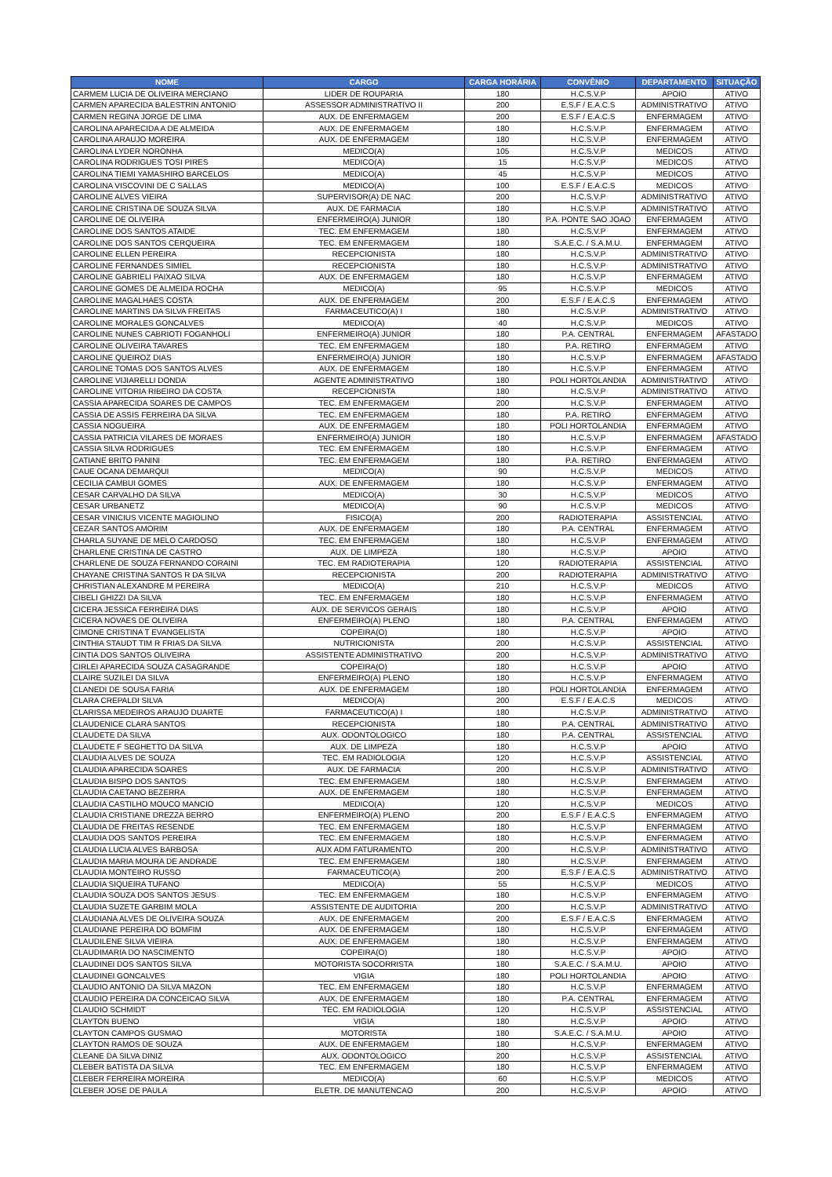| NOME | CARGO | CARGA HORÁRIA | CONVÊNIO | DEPARTAMENTO | SITUAÇÃO |
| --- | --- | --- | --- | --- | --- |
| CARMEM LUCIA DE OLIVEIRA MERCIANO | LIDER DE ROUPARIA | 180 | H.C.S.V.P | APOIO | ATIVO |
| CARMEN APARECIDA BALESTRIN ANTONIO | ASSESSOR ADMINISTRATIVO II | 200 | E.S.F / E.A.C.S | ADMINISTRATIVO | ATIVO |
| CARMEN REGINA JORGE DE LIMA | AUX. DE ENFERMAGEM | 200 | E.S.F / E.A.C.S | ENFERMAGEM | ATIVO |
| CAROLINA APARECIDA A DE ALMEIDA | AUX. DE ENFERMAGEM | 180 | H.C.S.V.P | ENFERMAGEM | ATIVO |
| CAROLINA ARAUJO MOREIRA | AUX. DE ENFERMAGEM | 180 | H.C.S.V.P | ENFERMAGEM | ATIVO |
| CAROLINA LYDER NORONHA | MEDICO(A) | 105 | H.C.S.V.P | MEDICOS | ATIVO |
| CAROLINA RODRIGUES TOSI PIRES | MEDICO(A) | 15 | H.C.S.V.P | MEDICOS | ATIVO |
| CAROLINA TIEMI YAMASHIRO BARCELOS | MEDICO(A) | 45 | H.C.S.V.P | MEDICOS | ATIVO |
| CAROLINA VISCOVINI DE C SALLAS | MEDICO(A) | 100 | E.S.F / E.A.C.S | MEDICOS | ATIVO |
| CAROLINE ALVES VIEIRA | SUPERVISOR(A) DE NAC | 200 | H.C.S.V.P | ADMINISTRATIVO | ATIVO |
| CAROLINE CRISTINA DE SOUZA SILVA | AUX. DE FARMACIA | 180 | H.C.S.V.P | ADMINISTRATIVO | ATIVO |
| CAROLINE DE OLIVEIRA | ENFERMEIRO(A) JUNIOR | 180 | P.A. PONTE SAO JOAO | ENFERMAGEM | ATIVO |
| CAROLINE DOS SANTOS ATAIDE | TEC. EM ENFERMAGEM | 180 | H.C.S.V.P | ENFERMAGEM | ATIVO |
| CAROLINE DOS SANTOS CERQUEIRA | TEC. EM ENFERMAGEM | 180 | S.A.E.C. / S.A.M.U. | ENFERMAGEM | ATIVO |
| CAROLINE ELLEN PEREIRA | RECEPCIONISTA | 180 | H.C.S.V.P | ADMINISTRATIVO | ATIVO |
| CAROLINE FERNANDES SIMIEL | RECEPCIONISTA | 180 | H.C.S.V.P | ADMINISTRATIVO | ATIVO |
| CAROLINE GABRIELI PAIXAO SILVA | AUX. DE ENFERMAGEM | 180 | H.C.S.V.P | ENFERMAGEM | ATIVO |
| CAROLINE GOMES DE ALMEIDA ROCHA | MEDICO(A) | 95 | H.C.S.V.P | MEDICOS | ATIVO |
| CAROLINE MAGALHAES COSTA | AUX. DE ENFERMAGEM | 200 | E.S.F / E.A.C.S | ENFERMAGEM | ATIVO |
| CAROLINE MARTINS DA SILVA FREITAS | FARMACEUTICO(A) I | 180 | H.C.S.V.P | ADMINISTRATIVO | ATIVO |
| CAROLINE MORALES GONCALVES | MEDICO(A) | 40 | H.C.S.V.P | MEDICOS | ATIVO |
| CAROLINE NUNES CABRIOTI FOGANHOLI | ENFERMEIRO(A) JUNIOR | 180 | P.A. CENTRAL | ENFERMAGEM | AFASTADO |
| CAROLINE OLIVEIRA TAVARES | TEC. EM ENFERMAGEM | 180 | P.A. RETIRO | ENFERMAGEM | ATIVO |
| CAROLINE QUEIROZ DIAS | ENFERMEIRO(A) JUNIOR | 180 | H.C.S.V.P | ENFERMAGEM | AFASTADO |
| CAROLINE TOMAS DOS SANTOS ALVES | AUX. DE ENFERMAGEM | 180 | H.C.S.V.P | ENFERMAGEM | ATIVO |
| CAROLINE VIJIARELLI DONDA | AGENTE ADMINISTRATIVO | 180 | POLI HORTOLANDIA | ADMINISTRATIVO | ATIVO |
| CAROLINE VITORIA RIBEIRO DA COSTA | RECEPCIONISTA | 180 | H.C.S.V.P | ADMINISTRATIVO | ATIVO |
| CASSIA APARECIDA SOARES DE CAMPOS | TEC. EM ENFERMAGEM | 200 | H.C.S.V.P | ENFERMAGEM | ATIVO |
| CASSIA DE ASSIS FERREIRA DA SILVA | TEC. EM ENFERMAGEM | 180 | P.A. RETIRO | ENFERMAGEM | ATIVO |
| CASSIA NOGUEIRA | AUX. DE ENFERMAGEM | 180 | POLI HORTOLANDIA | ENFERMAGEM | ATIVO |
| CASSIA PATRICIA VILARES DE MORAES | ENFERMEIRO(A) JUNIOR | 180 | H.C.S.V.P | ENFERMAGEM | AFASTADO |
| CASSIA SILVA RODRIGUES | TEC. EM ENFERMAGEM | 180 | H.C.S.V.P | ENFERMAGEM | ATIVO |
| CATIANE BRITO PANINI | TEC. EM ENFERMAGEM | 180 | P.A. RETIRO | ENFERMAGEM | ATIVO |
| CAUE OCANA DEMARQUI | MEDICO(A) | 90 | H.C.S.V.P | MEDICOS | ATIVO |
| CECILIA CAMBUI GOMES | AUX. DE ENFERMAGEM | 180 | H.C.S.V.P | ENFERMAGEM | ATIVO |
| CESAR CARVALHO DA SILVA | MEDICO(A) | 30 | H.C.S.V.P | MEDICOS | ATIVO |
| CESAR URBANETZ | MEDICO(A) | 90 | H.C.S.V.P | MEDICOS | ATIVO |
| CESAR VINICIUS VICENTE MAGIOLINO | FISICO(A) | 200 | RADIOTERAPIA | ASSISTENCIAL | ATIVO |
| CEZAR SANTOS AMORIM | AUX. DE ENFERMAGEM | 180 | P.A. CENTRAL | ENFERMAGEM | ATIVO |
| CHARLA SUYANE DE MELO CARDOSO | TEC. EM ENFERMAGEM | 180 | H.C.S.V.P | ENFERMAGEM | ATIVO |
| CHARLENE CRISTINA DE CASTRO | AUX. DE LIMPEZA | 180 | H.C.S.V.P | APOIO | ATIVO |
| CHARLENE DE SOUZA FERNANDO CORAINI | TEC. EM RADIOTERAPIA | 120 | RADIOTERAPIA | ASSISTENCIAL | ATIVO |
| CHAYANE CRISTINA SANTOS R DA SILVA | RECEPCIONISTA | 200 | RADIOTERAPIA | ADMINISTRATIVO | ATIVO |
| CHRISTIAN ALEXANDRE M PEREIRA | MEDICO(A) | 210 | H.C.S.V.P | MEDICOS | ATIVO |
| CIBELI GHIZZI DA SILVA | TEC. EM ENFERMAGEM | 180 | H.C.S.V.P | ENFERMAGEM | ATIVO |
| CICERA JESSICA FERREIRA DIAS | AUX. DE SERVICOS GERAIS | 180 | H.C.S.V.P | APOIO | ATIVO |
| CICERA NOVAES DE OLIVEIRA | ENFERMEIRO(A) PLENO | 180 | P.A. CENTRAL | ENFERMAGEM | ATIVO |
| CIMONE CRISTINA T EVANGELISTA | COPEIRA(O) | 180 | H.C.S.V.P | APOIO | ATIVO |
| CINTHIA STAUDT TIM R FRIAS DA SILVA | NUTRICIONISTA | 200 | H.C.S.V.P | ASSISTENCIAL | ATIVO |
| CINTIA DOS SANTOS OLIVEIRA | ASSISTENTE ADMINISTRATIVO | 200 | H.C.S.V.P | ADMINISTRATIVO | ATIVO |
| CIRLEI APARECIDA SOUZA CASAGRANDE | COPEIRA(O) | 180 | H.C.S.V.P | APOIO | ATIVO |
| CLAIRE SUZILEI DA SILVA | ENFERMEIRO(A) PLENO | 180 | H.C.S.V.P | ENFERMAGEM | ATIVO |
| CLANEDI DE SOUSA FARIA | AUX. DE ENFERMAGEM | 180 | POLI HORTOLANDIA | ENFERMAGEM | ATIVO |
| CLARA CREPALDI SILVA | MEDICO(A) | 200 | E.S.F / E.A.C.S | MEDICOS | ATIVO |
| CLARISSA MEDEIROS ARAUJO DUARTE | FARMACEUTICO(A) I | 180 | H.C.S.V.P | ADMINISTRATIVO | ATIVO |
| CLAUDENICE CLARA SANTOS | RECEPCIONISTA | 180 | P.A. CENTRAL | ADMINISTRATIVO | ATIVO |
| CLAUDETE DA SILVA | AUX. ODONTOLOGICO | 180 | P.A. CENTRAL | ASSISTENCIAL | ATIVO |
| CLAUDETE F SEGHETTO DA SILVA | AUX. DE LIMPEZA | 180 | H.C.S.V.P | APOIO | ATIVO |
| CLAUDIA ALVES DE SOUZA | TEC. EM RADIOLOGIA | 120 | H.C.S.V.P | ASSISTENCIAL | ATIVO |
| CLAUDIA APARECIDA SOARES | AUX. DE FARMACIA | 200 | H.C.S.V.P | ADMINISTRATIVO | ATIVO |
| CLAUDIA BISPO DOS SANTOS | TEC. EM ENFERMAGEM | 180 | H.C.S.V.P | ENFERMAGEM | ATIVO |
| CLAUDIA CAETANO BEZERRA | AUX. DE ENFERMAGEM | 180 | H.C.S.V.P | ENFERMAGEM | ATIVO |
| CLAUDIA CASTILHO MOUCO MANCIO | MEDICO(A) | 120 | H.C.S.V.P | MEDICOS | ATIVO |
| CLAUDIA CRISTIANE DREZZA BERRO | ENFERMEIRO(A) PLENO | 200 | E.S.F / E.A.C.S | ENFERMAGEM | ATIVO |
| CLAUDIA DE FREITAS RESENDE | TEC. EM ENFERMAGEM | 180 | H.C.S.V.P | ENFERMAGEM | ATIVO |
| CLAUDIA DOS SANTOS PEREIRA | TEC. EM ENFERMAGEM | 180 | H.C.S.V.P | ENFERMAGEM | ATIVO |
| CLAUDIA LUCIA ALVES BARBOSA | AUX ADM FATURAMENTO | 200 | H.C.S.V.P | ADMINISTRATIVO | ATIVO |
| CLAUDIA MARIA MOURA DE ANDRADE | TEC. EM ENFERMAGEM | 180 | H.C.S.V.P | ENFERMAGEM | ATIVO |
| CLAUDIA MONTEIRO RUSSO | FARMACEUTICO(A) | 200 | E.S.F / E.A.C.S | ADMINISTRATIVO | ATIVO |
| CLAUDIA SIQUEIRA TUFANO | MEDICO(A) | 55 | H.C.S.V.P | MEDICOS | ATIVO |
| CLAUDIA SOUZA DOS SANTOS JESUS | TEC. EM ENFERMAGEM | 180 | H.C.S.V.P | ENFERMAGEM | ATIVO |
| CLAUDIA SUZETE GARBIM MOLA | ASSISTENTE DE AUDITORIA | 200 | H.C.S.V.P | ADMINISTRATIVO | ATIVO |
| CLAUDIANA ALVES DE OLIVEIRA SOUZA | AUX. DE ENFERMAGEM | 200 | E.S.F / E.A.C.S | ENFERMAGEM | ATIVO |
| CLAUDIANE PEREIRA DO BOMFIM | AUX. DE ENFERMAGEM | 180 | H.C.S.V.P | ENFERMAGEM | ATIVO |
| CLAUDILENE SILVA VIEIRA | AUX. DE ENFERMAGEM | 180 | H.C.S.V.P | ENFERMAGEM | ATIVO |
| CLAUDIMARIA DO NASCIMENTO | COPEIRA(O) | 180 | H.C.S.V.P | APOIO | ATIVO |
| CLAUDINEI DOS SANTOS SILVA | MOTORISTA SOCORRISTA | 180 | S.A.E.C. / S.A.M.U. | APOIO | ATIVO |
| CLAUDINEI GONCALVES | VIGIA | 180 | POLI HORTOLANDIA | APOIO | ATIVO |
| CLAUDIO ANTONIO DA SILVA MAZON | TEC. EM ENFERMAGEM | 180 | H.C.S.V.P | ENFERMAGEM | ATIVO |
| CLAUDIO PEREIRA DA CONCEICAO SILVA | AUX. DE ENFERMAGEM | 180 | P.A. CENTRAL | ENFERMAGEM | ATIVO |
| CLAUDIO SCHMIDT | TEC. EM RADIOLOGIA | 120 | H.C.S.V.P | ASSISTENCIAL | ATIVO |
| CLAYTON BUENO | VIGIA | 180 | H.C.S.V.P | APOIO | ATIVO |
| CLAYTON CAMPOS GUSMAO | MOTORISTA | 180 | S.A.E.C. / S.A.M.U. | APOIO | ATIVO |
| CLAYTON RAMOS DE SOUZA | AUX. DE ENFERMAGEM | 180 | H.C.S.V.P | ENFERMAGEM | ATIVO |
| CLEANE DA SILVA DINIZ | AUX. ODONTOLOGICO | 200 | H.C.S.V.P | ASSISTENCIAL | ATIVO |
| CLEBER BATISTA DA SILVA | TEC. EM ENFERMAGEM | 180 | H.C.S.V.P | ENFERMAGEM | ATIVO |
| CLEBER FERREIRA MOREIRA | MEDICO(A) | 60 | H.C.S.V.P | MEDICOS | ATIVO |
| CLEBER JOSE DE PAULA | ELETR. DE MANUTENCAO | 200 | H.C.S.V.P | APOIO | ATIVO |